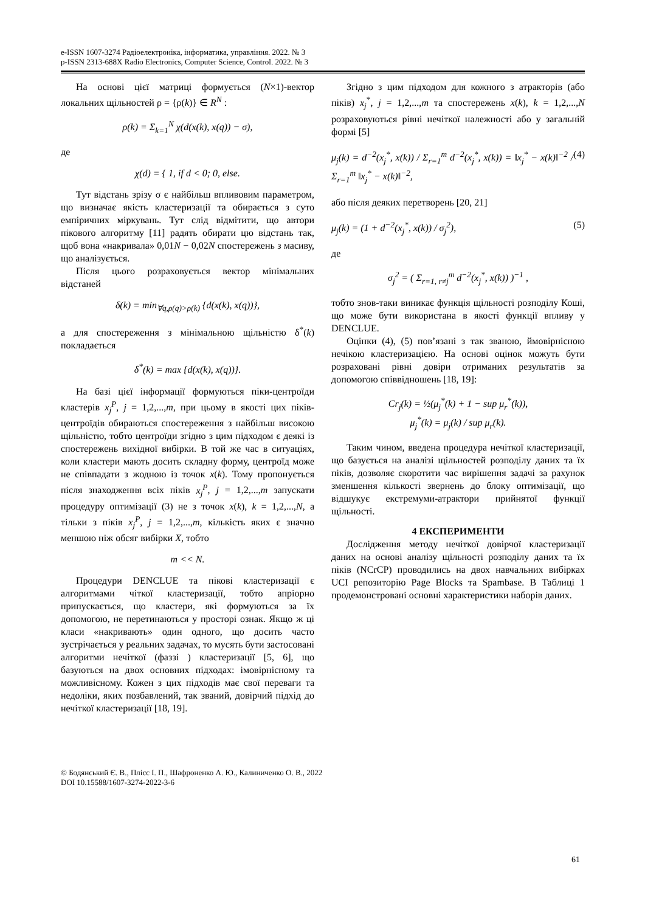e-ISSN 1607-3274 Радіоелектроніка, інформатика, управління. 2022. № 3
p-ISSN 2313-688X Radio Electronics, Computer Science, Control. 2022. № 3
На основі цієї матриці формується (N×1)-вектор локальних щільностей ρ = {ρ(k)} ∈ R<sup>N</sup> :
ρ(k) = Σ<sub>k=1</sub><sup>N</sup> χ(d(x(k), x(q)) − σ),
де
χ(d) = { 1, if d < 0; 0, else.
Тут відстань зрізу σ є найбільш впливовим параметром, що визначає якість кластеризації та обирається з суто емпіричних міркувань. Тут слід відмітити, що автори пікового алгоритму [11] радять обирати цю відстань так, щоб вона «накривала» 0,01N − 0,02N спостережень з масиву, що аналізується.
Після цього розраховується вектор мінімальних відстаней
δ(k) = min<sub>∀q,ρ(q)>ρ(k)</sub> {d(x(k), x(q))},
а для спостереження з мінімальною щільністю δ<sup>*</sup>(k) покладається
δ<sup>*</sup>(k) = max {d(x(k), x(q))}.
На базі цієї інформації формуються піки-центроїди кластерів x<sub>j</sub><sup>P</sup>, j = 1,2,...,m, при цьому в якості цих піків-центроїдів обираються спостереження з найбільш високою щільністю, тобто центроїди згідно з цим підходом є деякі із спостережень вихідної вибірки. В той же час в ситуаціях, коли кластери мають досить складну форму, центроїд може не співпадати з жодною із точок x(k). Тому пропонується після знаходження всіх піків x<sub>j</sub><sup>P</sup>, j = 1,2,...,m запускати процедуру оптимізації (3) не з точок x(k), k = 1,2,...,N, а тільки з піків x<sub>j</sub><sup>P</sup>, j = 1,2,...,m, кількість яких є значно меншою ніж обсяг вибірки X, тобто
m << N.
Процедури DENCLUE та пікові кластеризації є алгоритмами чіткої кластеризації, тобто апріорно припускається, що кластери, які формуються за їх допомогою, не перетинаються у просторі ознак. Якщо ж ці класи «накривають» один одного, що досить часто зустрічається у реальних задачах, то мусять бути застосовані алгоритми нечіткої (фаззі ) кластеризації [5, 6], що базуються на двох основних підходах: імовірнісному та можливісному. Кожен з цих підходів має свої переваги та недоліки, яких позбавлений, так званий, довірчий підхід до нечіткої кластеризації [18, 19].
Згідно з цим підходом для кожного з атракторів (або піків) x<sub>j</sub><sup>*</sup>, j = 1,2,...,m та спостережень x(k), k = 1,2,...,N розраховуються рівні нечіткої належності або у загальній формі [5]
μ<sub>j</sub>(k) = d<sup>−2</sup>(x<sub>j</sub><sup>*</sup>, x(k)) / Σ<sub>r=1</sub><sup>m</sup> d<sup>−2</sup>(x<sub>j</sub><sup>*</sup>, x(k)) = ‖x<sub>j</sub><sup>*</sup> − x(k)‖<sup>−2</sup> / Σ<sub>r=1</sub><sup>m</sup> ‖x<sub>j</sub><sup>*</sup> − x(k)‖<sup>−2</sup>, (4)
або після деяких перетворень [20, 21]
μ<sub>j</sub>(k) = (1 + d<sup>−2</sup>(x<sub>j</sub><sup>*</sup>, x(k)) / σ<sub>j</sub><sup>2</sup>), (5)
де
σ<sub>j</sub><sup>2</sup> = ( Σ<sub>r=1, r≠j</sub><sup>m</sup> d<sup>−2</sup>(x<sub>j</sub><sup>*</sup>, x(k)) )<sup>−1</sup> ,
тобто знов-таки виникає функція щільності розподілу Коші, що може бути використана в якості функції впливу у DENCLUE.
Оцінки (4), (5) пов’язані з так званою, ймовірнісною нечікою кластеризацією. На основі оцінок можуть бути розраховані рівні довіри отриманих результатів за допомогою співвідношень [18, 19]:
Cr<sub>j</sub>(k) = ½(μ<sub>j</sub><sup>*</sup>(k) + 1 − sup μ<sub>r</sub><sup>*</sup>(k)),
μ<sub>j</sub><sup>*</sup>(k) = μ<sub>j</sub>(k) / sup μ<sub>r</sub>(k).
Таким чином, введена процедура нечіткої кластеризації, що базується на аналізі щільностей розподілу даних та їх піків, дозволяє скоротити час вирішення задачі за рахунок зменшення кількості звернень до блоку оптимізації, що відшукує екстремуми-атрактори прийнятої функції щільності.
4 ЕКСПЕРИМЕНТИ
Дослідження методу нечіткої довірчої кластеризації даних на основі аналізу щільності розподілу даних та їх піків (NCrCP) проводились на двох навчальних вибірках UCI репозиторію Page Blocks та Spambase. В Таблиці 1 продемонстровані основні характеристики наборів даних.
© Бодянський Є. В., Плісс І. П., Шафроненко А. Ю., Калиниченко О. В., 2022
DOI 10.15588/1607-3274-2022-3-6
61